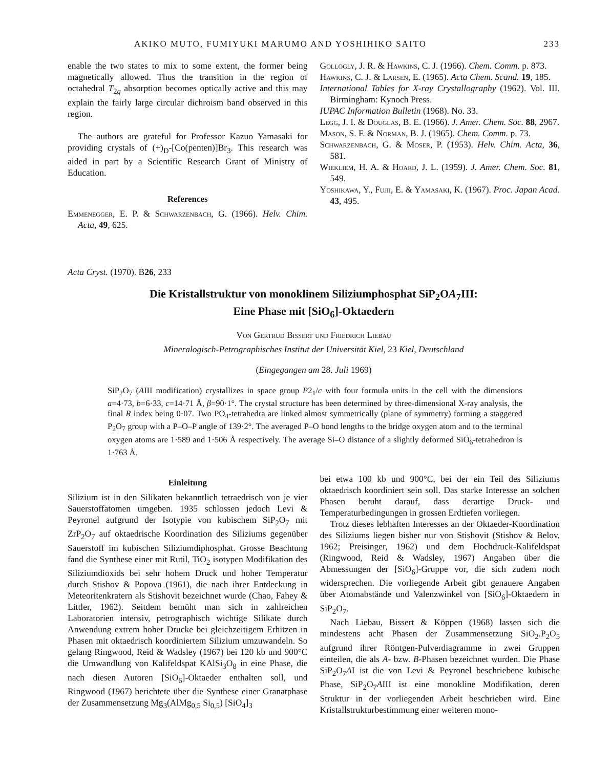AKIKO MUTO, FUMIYUKI MARUMO AND YOSHIHIKO SAITO 233
enable the two states to mix to some extent, the former being magnetically allowed. Thus the transition in the region of octahedral T<sub>2g</sub> absorption becomes optically active and this may explain the fairly large circular dichroism band observed in this region.
The authors are grateful for Professor Kazuo Yamasaki for providing crystals of (+)<sub>D</sub>-[Co(penten)]Br<sub>3</sub>. This research was aided in part by a Scientific Research Grant of Ministry of Education.
References
Emmenegger, E. P. & Schwarzenbach, G. (1966). Helv. Chim. Acta, 49, 625.
Gollogly, J. R. & Hawkins, C. J. (1966). Chem. Comm. p. 873.
Hawkins, C. J. & Larsen, E. (1965). Acta Chem. Scand. 19, 185.
International Tables for X-ray Crystallography (1962). Vol. III. Birmingham: Kynoch Press.
IUPAC Information Bulletin (1968). No. 33.
Legg, J. I. & Douglas, B. E. (1966). J. Amer. Chem. Soc. 88, 2967.
Mason, S. F. & Norman, B. J. (1965). Chem. Comm. p. 73.
Schwarzenbach, G. & Moser, P. (1953). Helv. Chim. Acta, 36, 581.
Wiekliem, H. A. & Hoard, J. L. (1959). J. Amer. Chem. Soc. 81, 549.
Yoshikawa, Y., Fujii, E. & Yamasaki, K. (1967). Proc. Japan Acad. 43, 495.
Acta Cryst. (1970). B26, 233
Die Kristallstruktur von monoklinem Siliziumphosphat SiP<sub>2</sub>OA<sub>7</sub>III:
Eine Phase mit [SiO<sub>6</sub>]-Oktaedern
Von Gertrud Bissert und Friedrich Liebau
Mineralogisch-Petrographisches Institut der Universität Kiel, 23 Kiel, Deutschland
(Eingegangen am 28. Juli 1969)
SiP<sub>2</sub>O<sub>7</sub> (AIII modification) crystallizes in space group P2<sub>1</sub>/c with four formula units in the cell with the dimensions a=4·73, b=6·33, c=14·71 Å, β=90·1°. The crystal structure has been determined by three-dimensional X-ray analysis, the final R index being 0·07. Two PO<sub>4</sub>-tetrahedra are linked almost symmetrically (plane of symmetry) forming a staggered P<sub>2</sub>O<sub>7</sub> group with a P–O–P angle of 139·2°. The averaged P–O bond lengths to the bridge oxygen atom and to the terminal oxygen atoms are 1·589 and 1·506 Å respectively. The average Si–O distance of a slightly deformed SiO<sub>6</sub>-tetrahedron is 1·763 Å.
Einleitung
Silizium ist in den Silikaten bekanntlich tetraedrisch von je vier Sauerstoffatomen umgeben. 1935 schlossen jedoch Levi & Peyronel aufgrund der Isotypie von kubischem SiP<sub>2</sub>O<sub>7</sub> mit ZrP<sub>2</sub>O<sub>7</sub> auf oktaedrische Koordination des Siliziums gegenüber Sauerstoff im kubischen Siliziumdiphosphat. Grosse Beachtung fand die Synthese einer mit Rutil, TiO<sub>2</sub> isotypen Modifikation des Siliziumdioxids bei sehr hohem Druck und hoher Temperatur durch Stishov & Popova (1961), die nach ihrer Entdeckung in Meteoritenkratern als Stishovit bezeichnet wurde (Chao, Fahey & Littler, 1962). Seitdem bemüht man sich in zahlreichen Laboratorien intensiv, petrographisch wichtige Silikate durch Anwendung extrem hoher Drucke bei gleichzeitigem Erhitzen in Phasen mit oktaedrisch koordiniertem Silizium umzuwandeln. So gelang Ringwood, Reid & Wadsley (1967) bei 120 kb und 900°C die Umwandlung von Kalifeldspat KAlSi<sub>3</sub>O<sub>8</sub> in eine Phase, die nach diesen Autoren [SiO<sub>6</sub>]-Oktaeder enthalten soll, und Ringwood (1967) berichtete über die Synthese einer Granatphase der Zusammensetzung Mg<sub>3</sub>(AlMg<sub>0,5</sub> Si<sub>0,5</sub>) [SiO<sub>4</sub>]<sub>3</sub>
bei etwa 100 kb und 900°C, bei der ein Teil des Siliziums oktaedrisch koordiniert sein soll. Das starke Interesse an solchen Phasen beruht darauf, dass derartige Druck- und Temperaturbedingungen in grossen Erdtiefen vorliegen.
Trotz dieses lebhaften Interesses an der Oktaeder-Koordination des Siliziums liegen bisher nur von Stishovit (Stishov & Belov, 1962; Preisinger, 1962) und dem Hochdruck-Kalifeldspat (Ringwood, Reid & Wadsley, 1967) Angaben über die Abmessungen der [SiO<sub>6</sub>]-Gruppe vor, die sich zudem noch widersprechen. Die vorliegende Arbeit gibt genauere Angaben über Atomabstände und Valenzwinkel von [SiO<sub>6</sub>]-Oktaedern in SiP<sub>2</sub>O<sub>7</sub>.
Nach Liebau, Bissert & Köppen (1968) lassen sich die mindestens acht Phasen der Zusammensetzung SiO<sub>2</sub>.P<sub>2</sub>O<sub>5</sub> aufgrund ihrer Röntgen-Pulverdiagramme in zwei Gruppen einteilen, die als A- bzw. B-Phasen bezeichnet wurden. Die Phase SiP<sub>2</sub>O<sub>7</sub>AI ist die von Levi & Peyronel beschriebene kubische Phase, SiP<sub>2</sub>O<sub>7</sub>AIII ist eine monokline Modifikation, deren Struktur in der vorliegenden Arbeit beschrieben wird. Eine Kristallstrukturbestimmung einer weiteren mono-